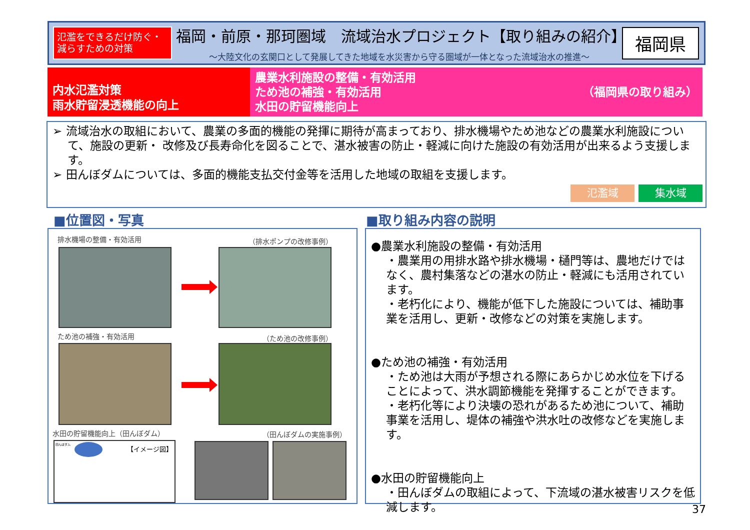氾濫をできるだけ防ぐ・減らすための対策
福岡・前原・那珂圏域　流域治水プロジェクト【取り組みの紹介】
～大陸文化の玄関口として発展してきた地域を水災害から守る圏域が一体となった流域治水の推進～
福岡県
内水氾濫対策
雨水貯留浸透機能の向上
農業水利施設の整備・有効活用
ため池の補強・有効活用
水田の貯留機能向上
（福岡県の取り組み）
➢ 流域治水の取組において、農業の多面的機能の発揮に期待が高まっており、排水機場やため池などの農業水利施設について、施設の更新・ 改修及び長寿命化を図ることで、湛水被害の防止・軽減に向けた施設の有効活用が出来るよう支援します。
➢ 田んぼダムについては、多面的機能支払交付金等を活用した地域の取組を支援します。
氾濫域 集水域
■位置図・写真 ■取り組み内容の説明
排水機場の整備・有効活用 （排水ポンプの改修事例）
ため池の補強・有効活用 （ため池の改修事例）
水田の貯留機能向上（田んぼダム） （田んぼダムの実施事例）
田んぼダム
【イメージ図】
●農業水利施設の整備・有効活用
・農業用の用排水路や排水機場・樋門等は、農地だけではなく、農村集落などの湛水の防止・軽減にも活用されています。
・老朽化により、機能が低下した施設については、補助事業を活用し、更新・改修などの対策を実施します。
●ため池の補強・有効活用
・ため池は大雨が予想される際にあらかじめ水位を下げることによって、洪水調節機能を発揮することができます。
・老朽化等により決壊の恐れがあるため池について、補助事業を活用し、堤体の補強や洪水吐の改修などを実施します。
●水田の貯留機能向上
・田んぼダムの取組によって、下流域の湛水被害リスクを低減します。
37